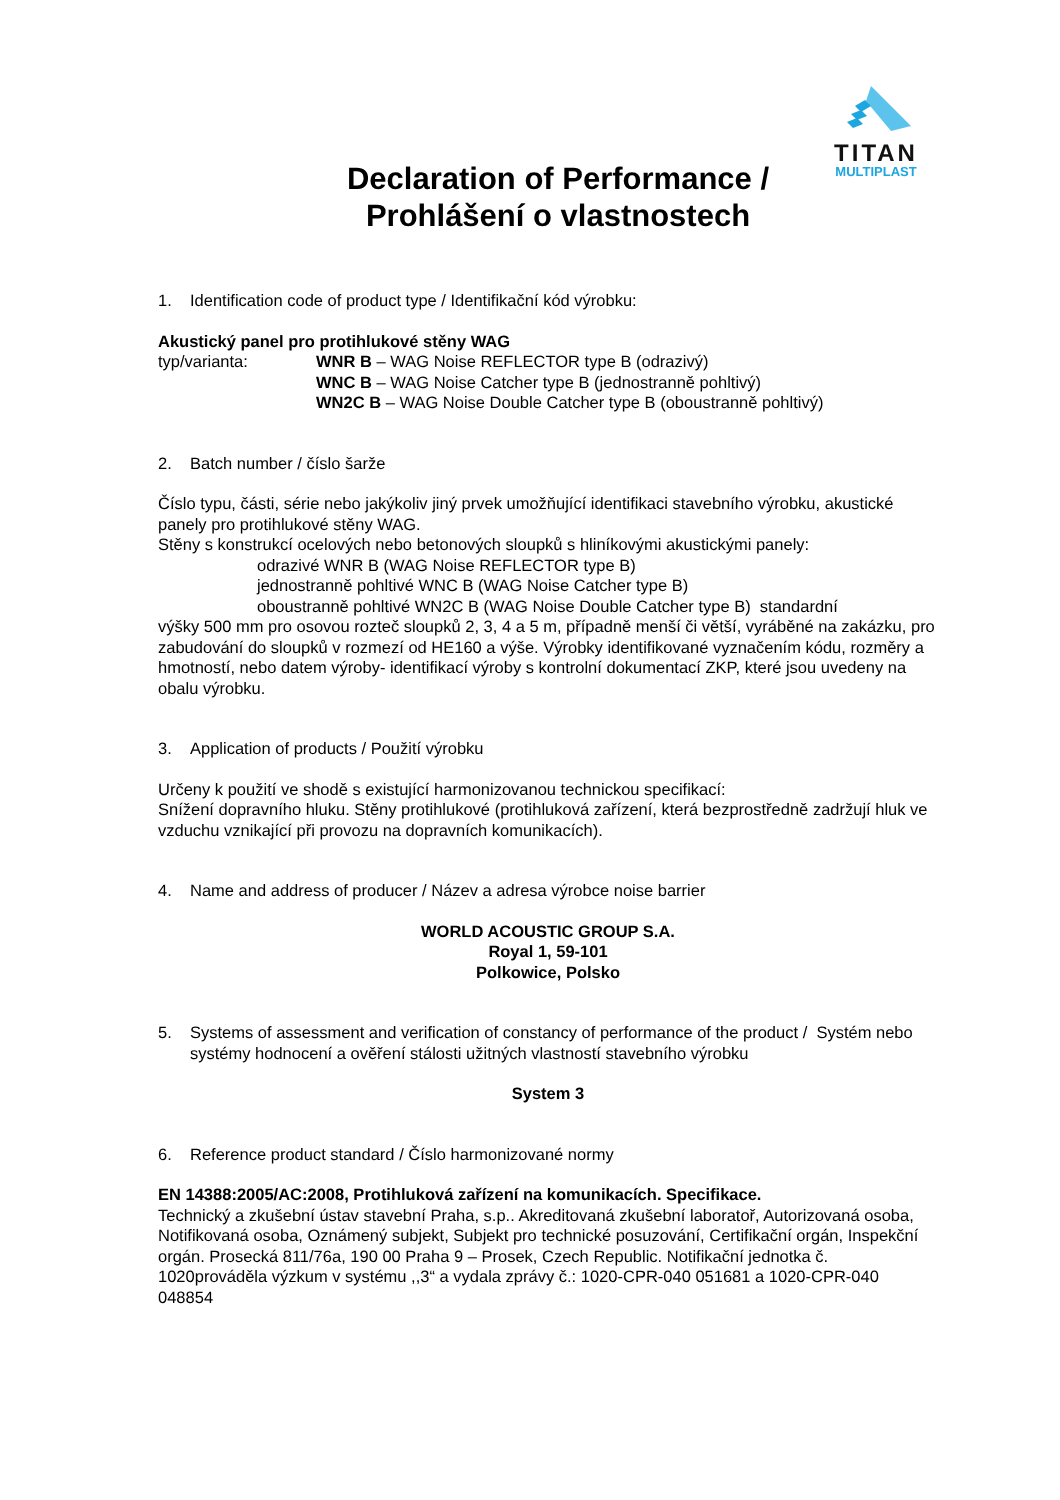TITAN
MULTIPLAST
Declaration of Performance /
Prohlášení o vlastnostech
1. Identification code of product type / Identifikační kód výrobku:
Akustický panel pro protihlukové stěny WAG
typ/varianta: WNR B – WAG Noise REFLECTOR type B (odrazivý)
WNC B – WAG Noise Catcher type B (jednostranně pohltivý)
WN2C B – WAG Noise Double Catcher type B (oboustranně pohltivý)
2. Batch number / číslo šarže
Číslo typu, části, série nebo jakýkoliv jiný prvek umožňující identifikaci stavebního výrobku, akustické panely pro protihlukové stěny WAG.
Stěny s konstrukcí ocelových nebo betonových sloupků s hliníkovými akustickými panely:
odrazivé WNR B (WAG Noise REFLECTOR type B)
jednostranně pohltivé WNC B (WAG Noise Catcher type B)
oboustranně pohltivé WN2C B (WAG Noise Double Catcher type B) standardní
výšky 500 mm pro osovou rozteč sloupků 2, 3, 4 a 5 m, případně menší či větší, vyráběné na zakázku, pro zabudování do sloupků v rozmezí od HE160 a výše. Výrobky identifikované vyznačením kódu, rozměry a hmotností, nebo datem výroby- identifikací výroby s kontrolní dokumentací ZKP, které jsou uvedeny na obalu výrobku.
3. Application of products / Použití výrobku
Určeny k použití ve shodě s existující harmonizovanou technickou specifikací:
Snížení dopravního hluku. Stěny protihlukové (protihluková zařízení, která bezprostředně zadržují hluk ve vzduchu vznikající při provozu na dopravních komunikacích).
4. Name and address of producer / Název a adresa výrobce noise barrier
WORLD ACOUSTIC GROUP S.A.
Royal 1, 59-101
Polkowice, Polsko
5. Systems of assessment and verification of constancy of performance of the product / Systém nebo systémy hodnocení a ověření stálosti užitných vlastností stavebního výrobku
System 3
6. Reference product standard / Číslo harmonizované normy
EN 14388:2005/AC:2008, Protihluková zařízení na komunikacích. Specifikace.
Technický a zkušební ústav stavební Praha, s.p.. Akreditovaná zkušební laboratoř, Autorizovaná osoba, Notifikovaná osoba, Oznámený subjekt, Subjekt pro technické posuzování, Certifikační orgán, Inspekční orgán. Prosecká 811/76a, 190 00 Praha 9 – Prosek, Czech Republic. Notifikační jednotka č. 1020prováděla výzkum v systému ,,3“ a vydala zprávy č.: 1020-CPR-040 051681 a 1020-CPR-040 048854